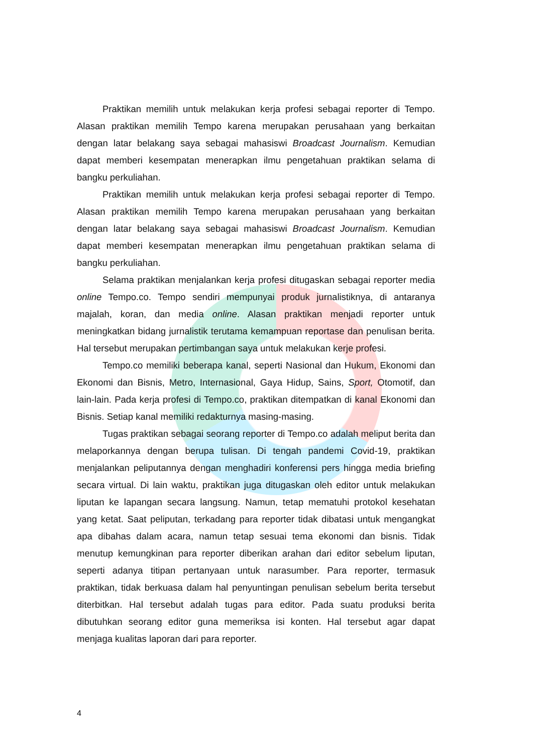Praktikan memilih untuk melakukan kerja profesi sebagai reporter di Tempo. Alasan praktikan memilih Tempo karena merupakan perusahaan yang berkaitan dengan latar belakang saya sebagai mahasiswi Broadcast Journalism. Kemudian dapat memberi kesempatan menerapkan ilmu pengetahuan praktikan selama di bangku perkuliahan.
Praktikan memilih untuk melakukan kerja profesi sebagai reporter di Tempo. Alasan praktikan memilih Tempo karena merupakan perusahaan yang berkaitan dengan latar belakang saya sebagai mahasiswi Broadcast Journalism. Kemudian dapat memberi kesempatan menerapkan ilmu pengetahuan praktikan selama di bangku perkuliahan.
Selama praktikan menjalankan kerja profesi ditugaskan sebagai reporter media online Tempo.co. Tempo sendiri mempunyai produk jurnalistiknya, di antaranya majalah, koran, dan media online. Alasan praktikan menjadi reporter untuk meningkatkan bidang jurnalistik terutama kemampuan reportase dan penulisan berita. Hal tersebut merupakan pertimbangan saya untuk melakukan kerje profesi.
Tempo.co memiliki beberapa kanal, seperti Nasional dan Hukum, Ekonomi dan Ekonomi dan Bisnis, Metro, Internasional, Gaya Hidup, Sains, Sport, Otomotif, dan lain-lain. Pada kerja profesi di Tempo.co, praktikan ditempatkan di kanal Ekonomi dan Bisnis. Setiap kanal memiliki redakturnya masing-masing.
Tugas praktikan sebagai seorang reporter di Tempo.co adalah meliput berita dan melaporkannya dengan berupa tulisan. Di tengah pandemi Covid-19, praktikan menjalankan peliputannya dengan menghadiri konferensi pers hingga media briefing secara virtual. Di lain waktu, praktikan juga ditugaskan oleh editor untuk melakukan liputan ke lapangan secara langsung. Namun, tetap mematuhi protokol kesehatan yang ketat. Saat peliputan, terkadang para reporter tidak dibatasi untuk mengangkat apa dibahas dalam acara, namun tetap sesuai tema ekonomi dan bisnis. Tidak menutup kemungkinan para reporter diberikan arahan dari editor sebelum liputan, seperti adanya titipan pertanyaan untuk narasumber. Para reporter, termasuk praktikan, tidak berkuasa dalam hal penyuntingan penulisan sebelum berita tersebut diterbitkan. Hal tersebut adalah tugas para editor. Pada suatu produksi berita dibutuhkan seorang editor guna memeriksa isi konten. Hal tersebut agar dapat menjaga kualitas laporan dari para reporter.
4